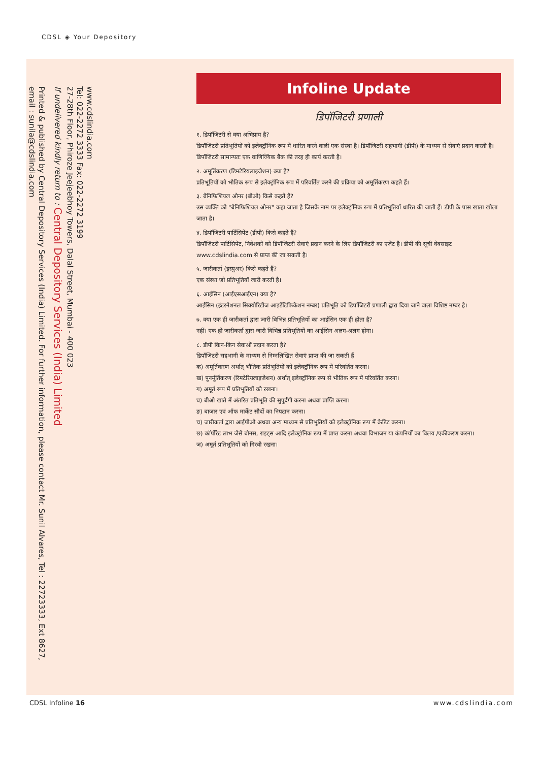CDSL ◈ Your Depository
Printed & published by Central Depository Services (India) Limited. For further information, please contact Mr. Sunil Alvares, Tel : 22723333, Ext 8627, email : sunila@cdslindia.com
www.cdslindia.com
Tel: 022-2272 3333 Fax: 022-2272 3199
27-28th Floor, Phiroze Jeejeebhoy Towers, Dalal Street, Mumbai - 400 023
If undelivered kindly return to : Central Depository Services (India) Limited
Infoline Update
डिपॉजिटरी प्रणाली
१. डिपॉजिटरी से क्या अभिप्राय है?
डिपॉजिटरी प्रतिभूतियों को इलेक्ट्रॉनिक रूप में धारित करने वाली एक संस्था है। डिपॉजिटरी सहभागी (डीपी) के माध्यम से सेवाएं प्रदान करती है। डिपॉजिटरी सामान्यतः एक वाणिज्यिक बैंक की तरह ही कार्य करती है।
२. अमूर्तिकरण (डिमटेरियलाइजेशन) क्या है?
प्रतिभूतियों को भौतिक रूप से इलेक्ट्रॉनिक रूप में परिवर्तित करने की प्रक्रिया को अमूर्तिकरण कहते हैं।
३. बेनिफिशियल ओनर (बीओ) किसे कहते हैं?
उस व्यक्ति को "बेनिफिशियल ओनर" कहा जाता है जिसके नाम पर इलेक्ट्रॉनिक रूप में प्रतिभूतियाँ धारित की जाती हैं। डीपी के पास खाता खोला जाता है।
४. डिपॉजिटरी पार्टिसिपेंट (डीपी) किसे कहते हैं?
डिपॉजिटरी पार्टिसिपेंट, निवेशकों को डिपॉजिटरी सेवाएं प्रदान करने के लिए डिपॉजिटरी का एजेंट है। डीपी की सूची वेबसाइट www.cdslindia.com से प्राप्त की जा सकती है।
५. जारीकर्ता (इस्युअर) किसे कहते हैं?
एक संस्था जो प्रतिभूतियाँ जारी करती है।
६. आईसिन (आईएसआईएन) क्या है?
आईसिन (इंटरनेशनल सिक्योरिटीज आइडेंटिफिकेशन नम्बर) प्रतिभूति को डिपॉजिटरी प्रणाली द्वारा दिया जाने वाला विशिष्ट नम्बर है।
७. क्या एक ही जारीकर्ता द्वारा जारी विभिन्न प्रतिभूतियों का आईसिन एक ही होता है?
नहीं। एक ही जारीकर्ता द्वारा जारी विभिन्न प्रतिभूतियों का आईसिन अलग-अलग होगा।
८. डीपी किन-किन सेवाओं प्रदान करता है?
डिपॉजिटरी सहभागी के माध्यम से निम्नलिखित सेवाएं प्राप्त की जा सकती हैं
क) अमूर्तिकरण अर्थात् भौतिक प्रतिभूतियों को इलेक्ट्रॉनिक रूप में परिवर्तित करना।
ख) पुनर्मूर्तिकरण (रिमटेरियलाइजेशन) अर्थात् इलेक्ट्रॉनिक रूप से भौतिक रूप में परिवर्तित करना।
ग) अमूर्त रूप में प्रतिभूतियों को रखना।
घ) बीओ खाते में अंतरित प्रतिभूति की सुपुर्दगी करना अथवा प्राप्ति करना।
ङ) बाजार एवं ऑफ मार्केट सौदों का निपटान करना।
च) जारीकर्ता द्वारा आईपीओ अथवा अन्य माध्यम से प्रतिभूतियों को इलेक्ट्रॉनिक रूप में क्रेडिट करना।
छ) कॉर्पोरेट लाभ जैसे बोनस, राइट्स आदि इलेक्ट्रॉनिक रूप में प्राप्त करना अथवा विभाजन या कंपनियों का विलय /एकीकरण करना।
ज) अमूर्त प्रतिभूतियों को गिरवी रखना।
CDSL Infoline 16 www.cdslindia.com